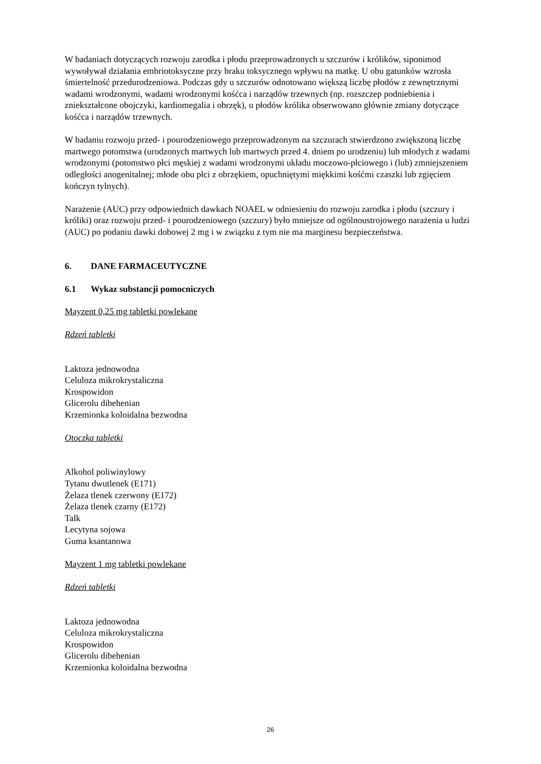W badaniach dotyczących rozwoju zarodka i płodu przeprowadzonych u szczurów i królików, siponimod wywoływał działania embriotoksyczne przy braku toksycznego wpływu na matkę. U obu gatunków wzrosła śmiertelność przedurodzeniowa. Podczas gdy u szczurów odnotowano większą liczbę płodów z zewnętrznymi wadami wrodzonymi, wadami wrodzonymi kośćca i narządów trzewnych (np. rozszczep podniebienia i zniekształcone obojczyki, kardiomegalia i obrzęk), u płodów królika obserwowano głównie zmiany dotyczące kośćca i narządów trzewnych.
W badaniu rozwoju przed- i pourodzeniowego przeprowadzonym na szczurach stwierdzono zwiększoną liczbę martwego potomstwa (urodzonych martwych lub martwych przed 4. dniem po urodzeniu) lub młodych z wadami wrodzonymi (potomstwo płci męskiej z wadami wrodzonymi układu moczowo-płciowego i (lub) zmniejszeniem odległości anogenitalnej; młode obu płci z obrzękiem, opuchniętymi miękkimi kośćmi czaszki lub zgięciem kończyn tylnych).
Narażenie (AUC) przy odpowiednich dawkach NOAEL w odniesieniu do rozwoju zarodka i płodu (szczury i króliki) oraz rozwoju przed- i pourodzeniowego (szczury) było mniejsze od ogólnoustrojowego narażenia u ludzi (AUC) po podaniu dawki dobowej 2 mg i w związku z tym nie ma marginesu bezpieczeństwa.
6. DANE FARMACEUTYCZNE
6.1 Wykaz substancji pomocniczych
Mayzent 0,25 mg tabletki powlekane
Rdzeń tabletki
Laktoza jednowodna
Celuloza mikrokrystaliczna
Krospowidon
Glicerolu dibehenian
Krzemionka koloidalna bezwodna
Otoczka tabletki
Alkohol poliwinylowy
Tytanu dwutlenek (E171)
Żelaza tlenek czerwony (E172)
Żelaza tlenek czarny (E172)
Talk
Lecytyna sojowa
Guma ksantanowa
Mayzent 1 mg tabletki powlekane
Rdzeń tabletki
Laktoza jednowodna
Celuloza mikrokrystaliczna
Krospowidon
Glicerolu dibehenian
Krzemionka koloidalna bezwodna
26